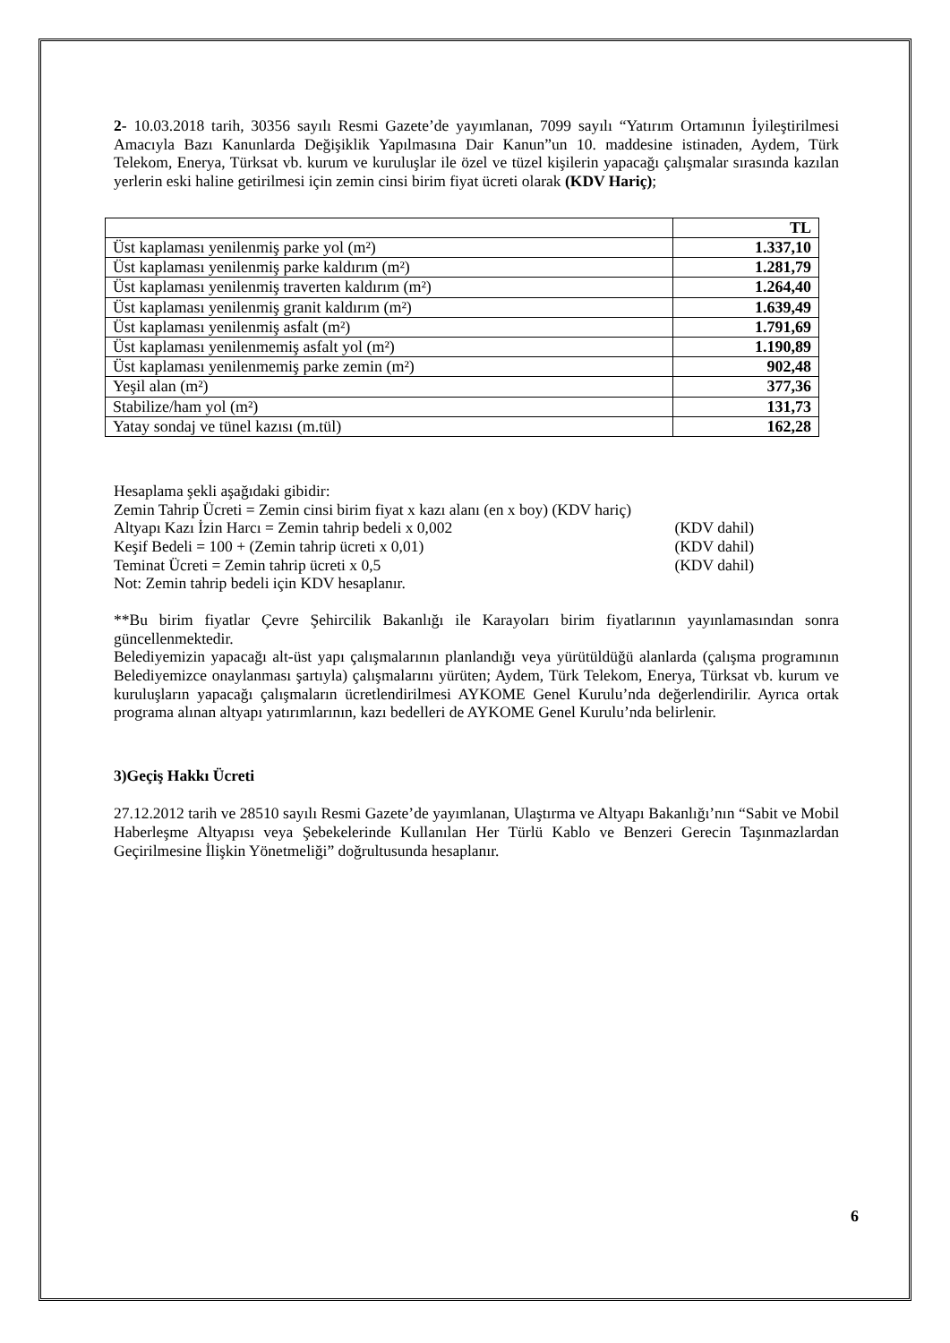2- 10.03.2018 tarih, 30356 sayılı Resmi Gazete’de yayımlanan, 7099 sayılı “Yatırım Ortamının İyileştirilmesi Amacıyla Bazı Kanunlarda Değişiklik Yapılmasına Dair Kanun”un 10. maddesine istinaden, Aydem, Türk Telekom, Enerya, Türksat vb. kurum ve kuruluşlar ile özel ve tüzel kişilerin yapacağı çalışmalar sırasında kazılan yerlerin eski haline getirilmesi için zemin cinsi birim fiyat ücreti olarak (KDV Hariç);
| | TL |
| Üst kaplaması yenilenmiş parke yol (m²) | 1.337,10 |
| Üst kaplaması yenilenmiş parke kaldırım (m²) | 1.281,79 |
| Üst kaplaması yenilenmiş traverten kaldırım (m²) | 1.264,40 |
| Üst kaplaması yenilenmiş granit kaldırım (m²) | 1.639,49 |
| Üst kaplaması yenilenmiş asfalt (m²) | 1.791,69 |
| Üst kaplaması yenilenmemiş asfalt yol (m²) | 1.190,89 |
| Üst kaplaması yenilenmemiş parke zemin (m²) | 902,48 |
| Yeşil alan (m²) | 377,36 |
| Stabilize/ham yol (m²) | 131,73 |
| Yatay sondaj ve tünel kazısı (m.tül) | 162,28 |
Hesaplama şekli aşağıdaki gibidir:
Zemin Tahrip Ücreti = Zemin cinsi birim fiyat x kazı alanı (en x boy) (KDV hariç)
Altyapı Kazı İzin Harcı = Zemin tahrip bedeli x 0,002 (KDV dahil)
Keşif Bedeli = 100 + (Zemin tahrip ücreti x 0,01) (KDV dahil)
Teminat Ücreti = Zemin tahrip ücreti x 0,5 (KDV dahil)
Not: Zemin tahrip bedeli için KDV hesaplanır.
**Bu birim fiyatlar Çevre Şehircilik Bakanlığı ile Karayoları birim fiyatlarının yayınlamasından sonra güncellenmektedir.
Belediyemizin yapacağı alt-üst yapı çalışmalarının planlandığı veya yürütüldüğü alanlarda (çalışma programının Belediyemizce onaylanması şartıyla) çalışmalarını yürüten; Aydem, Türk Telekom, Enerya, Türksat vb. kurum ve kuruluşların yapacağı çalışmaların ücretlendirilmesi AYKOME Genel Kurulu’nda değerlendirilir. Ayrıca ortak programa alınan altyapı yatırımlarının, kazı bedelleri de AYKOME Genel Kurulu’nda belirlenir.
3)Geçiş Hakkı Ücreti
27.12.2012 tarih ve 28510 sayılı Resmi Gazete’de yayımlanan, Ulaştırma ve Altyapı Bakanlığı’nın “Sabit ve Mobil Haberleşme Altyapısı veya Şebekelerinde Kullanılan Her Türlü Kablo ve Benzeri Gerecin Taşınmazlardan Geçirilmesine İlişkin Yönetmeliği” doğrultusunda hesaplanır.
6